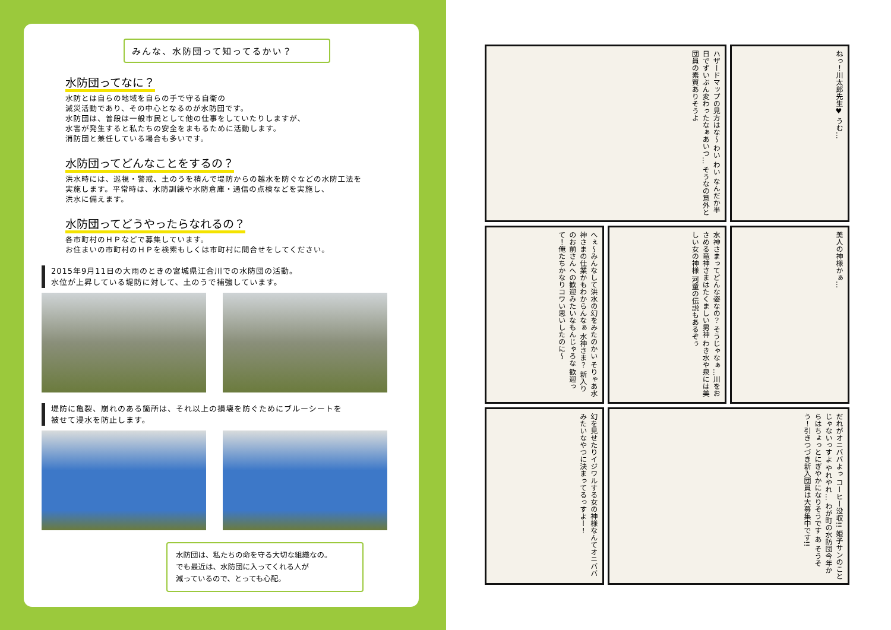みんな、水防団って知ってるかい？
水防団ってなに？
水防とは自らの地域を自らの手で守る自衛の
減災活動であり、その中心となるのが水防団です。
水防団は、普段は一般市民として他の仕事をしていたりしますが、
水害が発生すると私たちの安全をまもるために活動します。
消防団と兼任している場合も多いです。
水防団ってどんなことをするの？
洪水時には、巡視・警戒、土のうを積んで堤防からの越水を防ぐなどの水防工法を
実施します。平常時は、水防訓練や水防倉庫・通信の点検などを実施し、
洪水に備えます。
水防団ってどうやったらなれるの？
各市町村のＨＰなどで募集しています。
お住まいの市町村のＨＰを検索もしくは市町村に問合せをしてください。
2015年9月11日の大雨のときの宮城県江合川での水防団の活動。
水位が上昇している堤防に対して、土のうで補強しています。
堤防に亀裂、崩れのある箇所は、それ以上の損壊を防ぐためにブルーシートを
被せて浸水を防止します。
水防団は、私たちの命を守る大切な組織なの。
でも最近は、水防団に入ってくれる人が
減っているので、とっても心配。
ハザードマップの見方はな～ わい わい なんだか半日でずいぶん変わったなぁあいつ… そうなの意外と団員の素質ありそうよ
ねっ！川太郎先生♥ うむ…
へぇ～みんなして洪水の幻をみたのかい そりゃあ水神さまの仕業かもわからんなぁ 水神さま？ 新入りのお前さんへの歓迎みたいなもんじゃろな 歓迎って！俺たちかなりコワい思いしたのに～
水神さまってどんな姿なの？ そうじゃなぁ…川をおさめる竜神さまはたくましい男神 わき水や泉には美しい女の神様 河童の伝説もあるぞぅ
美人の神様かぁ…
幻を見せたりイジワルする女の神様なんてオニババみたいなやつに決まってるっすよー！
だれがオニババよっ コーヒー没収!! 姫子サンのことじゃないっすよ やれやれ… わが町の水防団今年からはちょっとにぎやかになりそうです あ そうそう！引きつづき新入団員は大募集中です!!